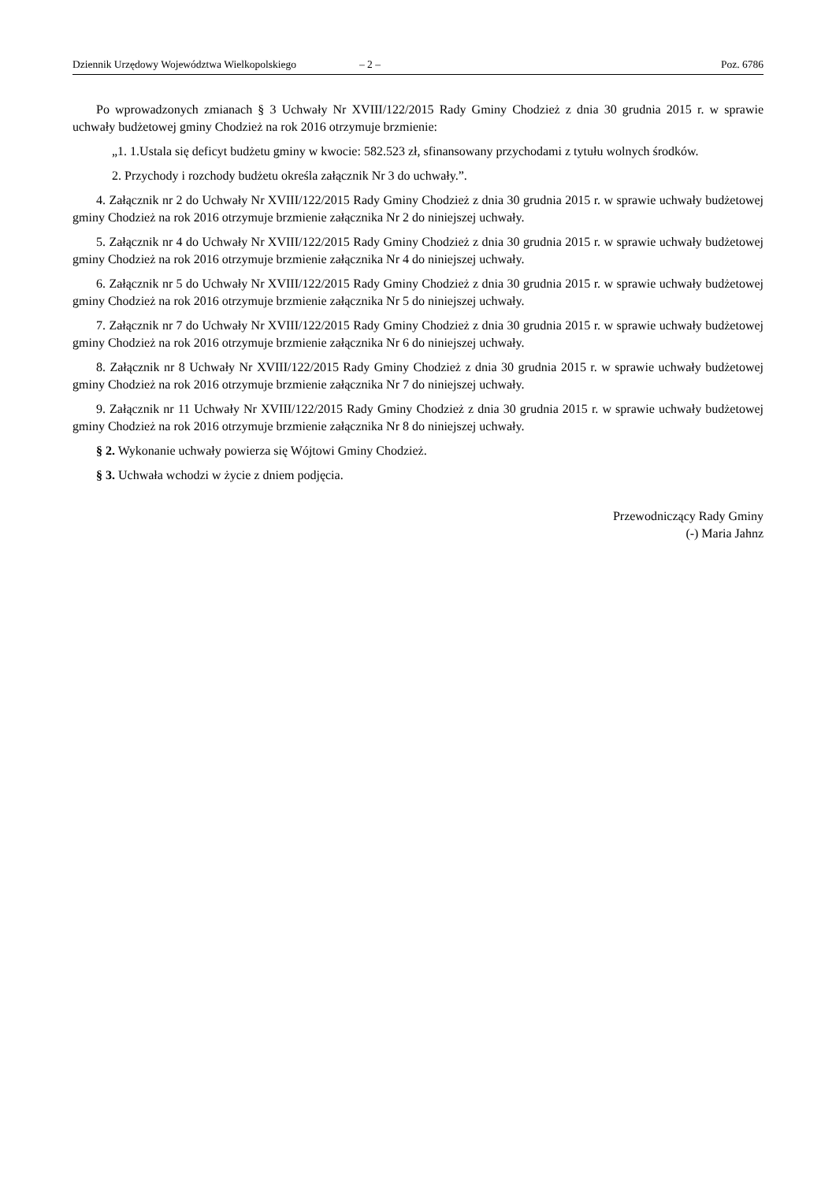Dziennik Urzędowy Województwa Wielkopolskiego – 2 – Poz. 6786
Po wprowadzonych zmianach § 3 Uchwały Nr XVIII/122/2015 Rady Gminy Chodzież z dnia 30 grudnia 2015 r. w sprawie uchwały budżetowej gminy Chodzież na rok 2016 otrzymuje brzmienie:
„1. 1.Ustala się deficyt budżetu gminy w kwocie: 582.523 zł, sfinansowany przychodami z tytułu wolnych środków.
2. Przychody i rozchody budżetu określa załącznik Nr 3 do uchwały.”.
4. Załącznik nr 2 do Uchwały Nr XVIII/122/2015 Rady Gminy Chodzież z dnia 30 grudnia 2015 r. w sprawie uchwały budżetowej gminy Chodzież na rok 2016 otrzymuje brzmienie załącznika Nr 2 do niniejszej uchwały.
5. Załącznik nr 4 do Uchwały Nr XVIII/122/2015 Rady Gminy Chodzież z dnia 30 grudnia 2015 r. w sprawie uchwały budżetowej gminy Chodzież na rok 2016 otrzymuje brzmienie załącznika Nr 4 do niniejszej uchwały.
6. Załącznik nr 5 do Uchwały Nr XVIII/122/2015 Rady Gminy Chodzież z dnia 30 grudnia 2015 r. w sprawie uchwały budżetowej gminy Chodzież na rok 2016 otrzymuje brzmienie załącznika Nr 5 do niniejszej uchwały.
7. Załącznik nr 7 do Uchwały Nr XVIII/122/2015 Rady Gminy Chodzież z dnia 30 grudnia 2015 r. w sprawie uchwały budżetowej gminy Chodzież na rok 2016 otrzymuje brzmienie załącznika Nr 6 do niniejszej uchwały.
8. Załącznik nr 8 Uchwały Nr XVIII/122/2015 Rady Gminy Chodzież z dnia 30 grudnia 2015 r. w sprawie uchwały budżetowej gminy Chodzież na rok 2016 otrzymuje brzmienie załącznika Nr 7 do niniejszej uchwały.
9. Załącznik nr 11 Uchwały Nr XVIII/122/2015 Rady Gminy Chodzież z dnia 30 grudnia 2015 r. w sprawie uchwały budżetowej gminy Chodzież na rok 2016 otrzymuje brzmienie załącznika Nr 8 do niniejszej uchwały.
§ 2. Wykonanie uchwały powierza się Wójtowi Gminy Chodzież.
§ 3. Uchwała wchodzi w życie z dniem podjęcia.
Przewodniczący Rady Gminy
(-) Maria Jahnz